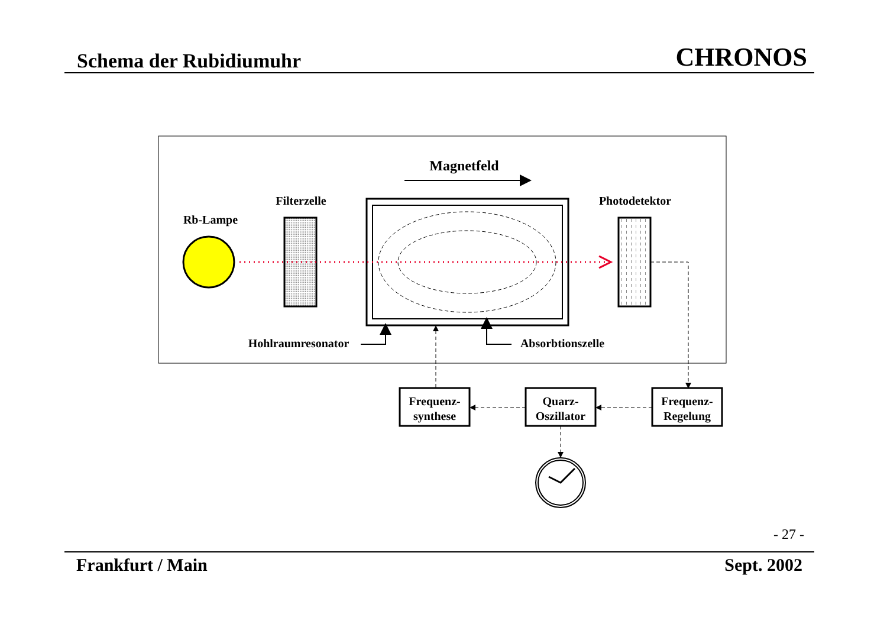Schema der Rubidiumuhr CHRONOS
Magnetfeld
Rb-Lampe
Filterzelle
Photodetektor
Hohlraumresonator
Absorbtionszelle
Frequenz-
synthese
Quarz-
Oszillator
Frequenz-
Regelung
- 27 -
Frankfurt / Main Sept. 2002